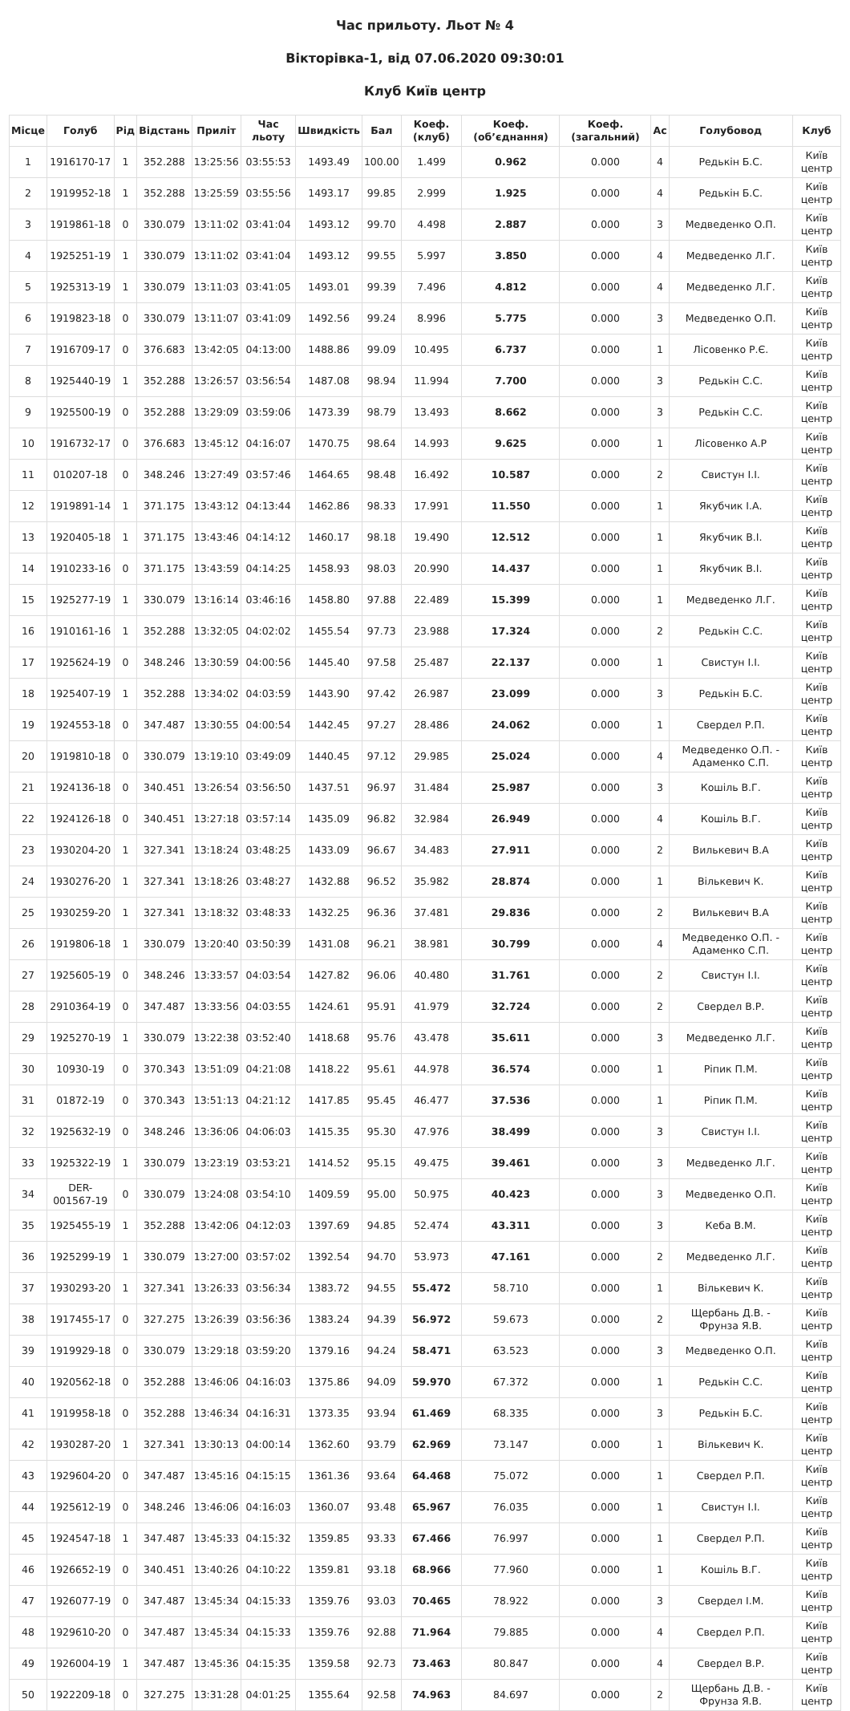Час прильоту. Льот № 4
Вікторівка-1, від 07.06.2020 09:30:01
Клуб Київ центр
| Місце | Голуб | Рід | Відстань | Приліт | Час льоту | Швидкість | Бал | Коеф. (клуб) | Коеф. (об’єднання) | Коеф. (загальний) | Ас | Голубовод | Клуб |
| --- | --- | --- | --- | --- | --- | --- | --- | --- | --- | --- | --- | --- | --- |
| 1 | 1916170-17 | 1 | 352.288 | 13:25:56 | 03:55:53 | 1493.49 | 100.00 | 1.499 | 0.962 | 0.000 | 4 | Редькін Б.С. | Київ центр |
| 2 | 1919952-18 | 1 | 352.288 | 13:25:59 | 03:55:56 | 1493.17 | 99.85 | 2.999 | 1.925 | 0.000 | 4 | Редькін Б.С. | Київ центр |
| 3 | 1919861-18 | 0 | 330.079 | 13:11:02 | 03:41:04 | 1493.12 | 99.70 | 4.498 | 2.887 | 0.000 | 3 | Медведенко О.П. | Київ центр |
| 4 | 1925251-19 | 1 | 330.079 | 13:11:02 | 03:41:04 | 1493.12 | 99.55 | 5.997 | 3.850 | 0.000 | 4 | Медведенко Л.Г. | Київ центр |
| 5 | 1925313-19 | 1 | 330.079 | 13:11:03 | 03:41:05 | 1493.01 | 99.39 | 7.496 | 4.812 | 0.000 | 4 | Медведенко Л.Г. | Київ центр |
| 6 | 1919823-18 | 0 | 330.079 | 13:11:07 | 03:41:09 | 1492.56 | 99.24 | 8.996 | 5.775 | 0.000 | 3 | Медведенко О.П. | Київ центр |
| 7 | 1916709-17 | 0 | 376.683 | 13:42:05 | 04:13:00 | 1488.86 | 99.09 | 10.495 | 6.737 | 0.000 | 1 | Лісовенко Р.Є. | Київ центр |
| 8 | 1925440-19 | 1 | 352.288 | 13:26:57 | 03:56:54 | 1487.08 | 98.94 | 11.994 | 7.700 | 0.000 | 3 | Редькін С.С. | Київ центр |
| 9 | 1925500-19 | 0 | 352.288 | 13:29:09 | 03:59:06 | 1473.39 | 98.79 | 13.493 | 8.662 | 0.000 | 3 | Редькін С.С. | Київ центр |
| 10 | 1916732-17 | 0 | 376.683 | 13:45:12 | 04:16:07 | 1470.75 | 98.64 | 14.993 | 9.625 | 0.000 | 1 | Лісовенко А.Р | Київ центр |
| 11 | 010207-18 | 0 | 348.246 | 13:27:49 | 03:57:46 | 1464.65 | 98.48 | 16.492 | 10.587 | 0.000 | 2 | Свистун І.І. | Київ центр |
| 12 | 1919891-14 | 1 | 371.175 | 13:43:12 | 04:13:44 | 1462.86 | 98.33 | 17.991 | 11.550 | 0.000 | 1 | Якубчик І.А. | Київ центр |
| 13 | 1920405-18 | 1 | 371.175 | 13:43:46 | 04:14:12 | 1460.17 | 98.18 | 19.490 | 12.512 | 0.000 | 1 | Якубчик В.І. | Київ центр |
| 14 | 1910233-16 | 0 | 371.175 | 13:43:59 | 04:14:25 | 1458.93 | 98.03 | 20.990 | 14.437 | 0.000 | 1 | Якубчик В.І. | Київ центр |
| 15 | 1925277-19 | 1 | 330.079 | 13:16:14 | 03:46:16 | 1458.80 | 97.88 | 22.489 | 15.399 | 0.000 | 1 | Медведенко Л.Г. | Київ центр |
| 16 | 1910161-16 | 1 | 352.288 | 13:32:05 | 04:02:02 | 1455.54 | 97.73 | 23.988 | 17.324 | 0.000 | 2 | Редькін С.С. | Київ центр |
| 17 | 1925624-19 | 0 | 348.246 | 13:30:59 | 04:00:56 | 1445.40 | 97.58 | 25.487 | 22.137 | 0.000 | 1 | Свистун І.І. | Київ центр |
| 18 | 1925407-19 | 1 | 352.288 | 13:34:02 | 04:03:59 | 1443.90 | 97.42 | 26.987 | 23.099 | 0.000 | 3 | Редькін Б.С. | Київ центр |
| 19 | 1924553-18 | 0 | 347.487 | 13:30:55 | 04:00:54 | 1442.45 | 97.27 | 28.486 | 24.062 | 0.000 | 1 | Свердел Р.П. | Київ центр |
| 20 | 1919810-18 | 0 | 330.079 | 13:19:10 | 03:49:09 | 1440.45 | 97.12 | 29.985 | 25.024 | 0.000 | 4 | Медведенко О.П. - Адаменко С.П. | Київ центр |
| 21 | 1924136-18 | 0 | 340.451 | 13:26:54 | 03:56:50 | 1437.51 | 96.97 | 31.484 | 25.987 | 0.000 | 3 | Кошіль В.Г. | Київ центр |
| 22 | 1924126-18 | 0 | 340.451 | 13:27:18 | 03:57:14 | 1435.09 | 96.82 | 32.984 | 26.949 | 0.000 | 4 | Кошіль В.Г. | Київ центр |
| 23 | 1930204-20 | 1 | 327.341 | 13:18:24 | 03:48:25 | 1433.09 | 96.67 | 34.483 | 27.911 | 0.000 | 2 | Вилькевич В.А | Київ центр |
| 24 | 1930276-20 | 1 | 327.341 | 13:18:26 | 03:48:27 | 1432.88 | 96.52 | 35.982 | 28.874 | 0.000 | 1 | Вількевич К. | Київ центр |
| 25 | 1930259-20 | 1 | 327.341 | 13:18:32 | 03:48:33 | 1432.25 | 96.36 | 37.481 | 29.836 | 0.000 | 2 | Вилькевич В.А | Київ центр |
| 26 | 1919806-18 | 1 | 330.079 | 13:20:40 | 03:50:39 | 1431.08 | 96.21 | 38.981 | 30.799 | 0.000 | 4 | Медведенко О.П. - Адаменко С.П. | Київ центр |
| 27 | 1925605-19 | 0 | 348.246 | 13:33:57 | 04:03:54 | 1427.82 | 96.06 | 40.480 | 31.761 | 0.000 | 2 | Свистун І.І. | Київ центр |
| 28 | 2910364-19 | 0 | 347.487 | 13:33:56 | 04:03:55 | 1424.61 | 95.91 | 41.979 | 32.724 | 0.000 | 2 | Свердел В.Р. | Київ центр |
| 29 | 1925270-19 | 1 | 330.079 | 13:22:38 | 03:52:40 | 1418.68 | 95.76 | 43.478 | 35.611 | 0.000 | 3 | Медведенко Л.Г. | Київ центр |
| 30 | 10930-19 | 0 | 370.343 | 13:51:09 | 04:21:08 | 1418.22 | 95.61 | 44.978 | 36.574 | 0.000 | 1 | Ріпик П.М. | Київ центр |
| 31 | 01872-19 | 0 | 370.343 | 13:51:13 | 04:21:12 | 1417.85 | 95.45 | 46.477 | 37.536 | 0.000 | 1 | Ріпик П.М. | Київ центр |
| 32 | 1925632-19 | 0 | 348.246 | 13:36:06 | 04:06:03 | 1415.35 | 95.30 | 47.976 | 38.499 | 0.000 | 3 | Свистун І.І. | Київ центр |
| 33 | 1925322-19 | 1 | 330.079 | 13:23:19 | 03:53:21 | 1414.52 | 95.15 | 49.475 | 39.461 | 0.000 | 3 | Медведенко Л.Г. | Київ центр |
| 34 | DER-001567-19 | 0 | 330.079 | 13:24:08 | 03:54:10 | 1409.59 | 95.00 | 50.975 | 40.423 | 0.000 | 3 | Медведенко О.П. | Київ центр |
| 35 | 1925455-19 | 1 | 352.288 | 13:42:06 | 04:12:03 | 1397.69 | 94.85 | 52.474 | 43.311 | 0.000 | 3 | Кеба В.М. | Київ центр |
| 36 | 1925299-19 | 1 | 330.079 | 13:27:00 | 03:57:02 | 1392.54 | 94.70 | 53.973 | 47.161 | 0.000 | 2 | Медведенко Л.Г. | Київ центр |
| 37 | 1930293-20 | 1 | 327.341 | 13:26:33 | 03:56:34 | 1383.72 | 94.55 | 55.472 | 58.710 | 0.000 | 1 | Вількевич К. | Київ центр |
| 38 | 1917455-17 | 0 | 327.275 | 13:26:39 | 03:56:36 | 1383.24 | 94.39 | 56.972 | 59.673 | 0.000 | 2 | Щербань Д.В. - Фрунза Я.В. | Київ центр |
| 39 | 1919929-18 | 0 | 330.079 | 13:29:18 | 03:59:20 | 1379.16 | 94.24 | 58.471 | 63.523 | 0.000 | 3 | Медведенко О.П. | Київ центр |
| 40 | 1920562-18 | 0 | 352.288 | 13:46:06 | 04:16:03 | 1375.86 | 94.09 | 59.970 | 67.372 | 0.000 | 1 | Редькін С.С. | Київ центр |
| 41 | 1919958-18 | 0 | 352.288 | 13:46:34 | 04:16:31 | 1373.35 | 93.94 | 61.469 | 68.335 | 0.000 | 3 | Редькін Б.С. | Київ центр |
| 42 | 1930287-20 | 1 | 327.341 | 13:30:13 | 04:00:14 | 1362.60 | 93.79 | 62.969 | 73.147 | 0.000 | 1 | Вількевич К. | Київ центр |
| 43 | 1929604-20 | 0 | 347.487 | 13:45:16 | 04:15:15 | 1361.36 | 93.64 | 64.468 | 75.072 | 0.000 | 1 | Свердел Р.П. | Київ центр |
| 44 | 1925612-19 | 0 | 348.246 | 13:46:06 | 04:16:03 | 1360.07 | 93.48 | 65.967 | 76.035 | 0.000 | 1 | Свистун І.І. | Київ центр |
| 45 | 1924547-18 | 1 | 347.487 | 13:45:33 | 04:15:32 | 1359.85 | 93.33 | 67.466 | 76.997 | 0.000 | 1 | Свердел Р.П. | Київ центр |
| 46 | 1926652-19 | 0 | 340.451 | 13:40:26 | 04:10:22 | 1359.81 | 93.18 | 68.966 | 77.960 | 0.000 | 1 | Кошіль В.Г. | Київ центр |
| 47 | 1926077-19 | 0 | 347.487 | 13:45:34 | 04:15:33 | 1359.76 | 93.03 | 70.465 | 78.922 | 0.000 | 3 | Свердел І.М. | Київ центр |
| 48 | 1929610-20 | 0 | 347.487 | 13:45:34 | 04:15:33 | 1359.76 | 92.88 | 71.964 | 79.885 | 0.000 | 4 | Свердел Р.П. | Київ центр |
| 49 | 1926004-19 | 1 | 347.487 | 13:45:36 | 04:15:35 | 1359.58 | 92.73 | 73.463 | 80.847 | 0.000 | 4 | Свердел В.Р. | Київ центр |
| 50 | 1922209-18 | 0 | 327.275 | 13:31:28 | 04:01:25 | 1355.64 | 92.58 | 74.963 | 84.697 | 0.000 | 2 | Щербань Д.В. - Фрунза Я.В. | Київ центр |